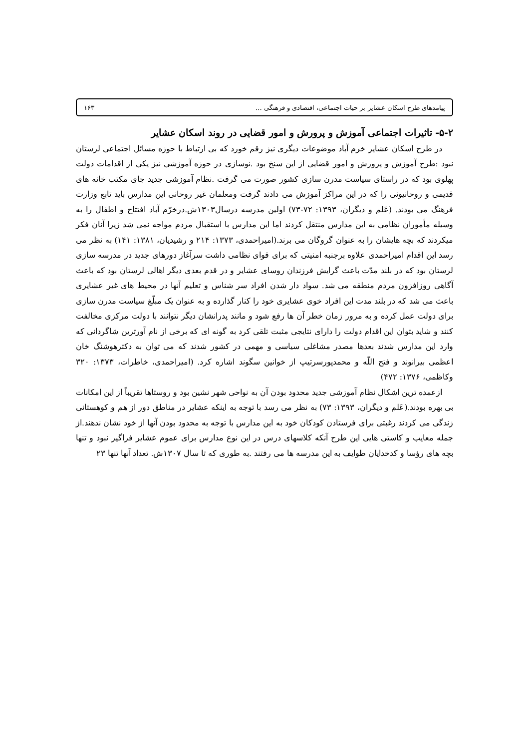پیامدهای طرح اسکان عشایر بر حیات اجتماعی، اقتصادی و فرهنگی … ۱۶۳
۵-۲- تاثیرات اجتماعی آموزش و پرورش و امور قضایی در روند اسکان عشایر
در طرح اسکان عشایر خرم آباد موضوعات دیگری نیز رقم خورد که بی ارتباط با حوزه مسائل اجتماعی لرستان نبود :طرح آموزش و پرورش و امور قضایی از این سنخ بود .نوسازی در حوزه آموزشی نیز یکی از اقدامات دولت پهلوی بود که در راستای سیاست مدرن سازی کشور صورت می گرفت .نظام آموزشی جدید جای مکتب خانه های قدیمی و روحانیونی را که در این مراکز آموزش می دادند گرفت ومعلمان غیر روحانی این مدارس باید تابع وزارت فرهنگ می بودند. (عَلم و دیگران، ۱۳۹۳: ۷۲-۷۳) اولین مدرسه درسال۱۳۰۳ش.درخرّم آباد افتتاح و اطفال را به وسیله مأموران نظامی به این مدارس منتقل کردند اما این مدارس با استقبال مردم مواجه نمی شد زیرا آنان فکر میکردند که بچه هایشان را به عنوان گروگان می برند.(امیراحمدی، ۱۳۷۳: ۲۱۴ و رشیدیان، ۱۳۸۱: ۱۴۱) به نظر می رسد این اقدام امیراحمدی علاوه برجنبه امنیتی که برای قوای نظامی داشت سرآغاز دورهای جدید در مدرسه سازی لرستان بود که در بلند مدّت باعث گرایش فرزندان روسای عشایر و در قدم بعدی دیگر اهالی لرستان بود که باعث آگاهی روزافزون مردم منطقه می شد. سواد دار شدن افراد سر شناس و تعلیم آنها در محیط های غیر عشایری باعث می شد که در بلند مدت این افراد خوی عشایری خود را کنار گذارده و به عنوان یک مبلّغ سیاست مدرن سازی برای دولت عمل کرده و به مرور زمان خطر آن ها رفع شود و مانند پدرانشان دیگر نتوانند با دولت مرکزی مخالفت کنند و شاید بتوان این اقدام دولت را دارای نتایجی مثبت تلقی کرد به گونه ای که برخی از نام آورترین شاگردانی که وارد این مدارس شدند بعدها مصدر مشاغلی سیاسی و مهمی در کشور شدند که می توان به دکترهوشنگ خان اعظمی بیرانوند و فتح اللّه و محمدپورسرتیپ از خوانین سگوند اشاره کرد. (امیراحمدی، خاطرات، ۱۳۷۳: ۳۲۰ وکاظمی، ۱۳۷۶: ۴۷۲)
ازعمده ترین اشکال نظام آموزشی جدید محدود بودن آن به نواحی شهر نشین بود و روستاها تقریباً از این امکانات بی بهره بودند.(عَلم و دیگران، ۱۳۹۳: ۷۳) به نظر می رسد با توجه به اینکه عشایر در مناطق دور از هم و کوهستانی زندگی می کردند رغبتی برای فرستادن کودکان خود به این مدارس با توجه به محدود بودن آنها از خود نشان ندهند.از جمله معایب و کاستی هایی این طرح آنکه کلاسهای درس در این نوع مدارس برای عموم عشایر فراگیر نبود و تنها بچه های رؤسا و کدخدایان طوایف به این مدرسه ها می رفتند .به طوری که تا سال ۱۳۰۷ش. تعداد آنها تنها ۲۳